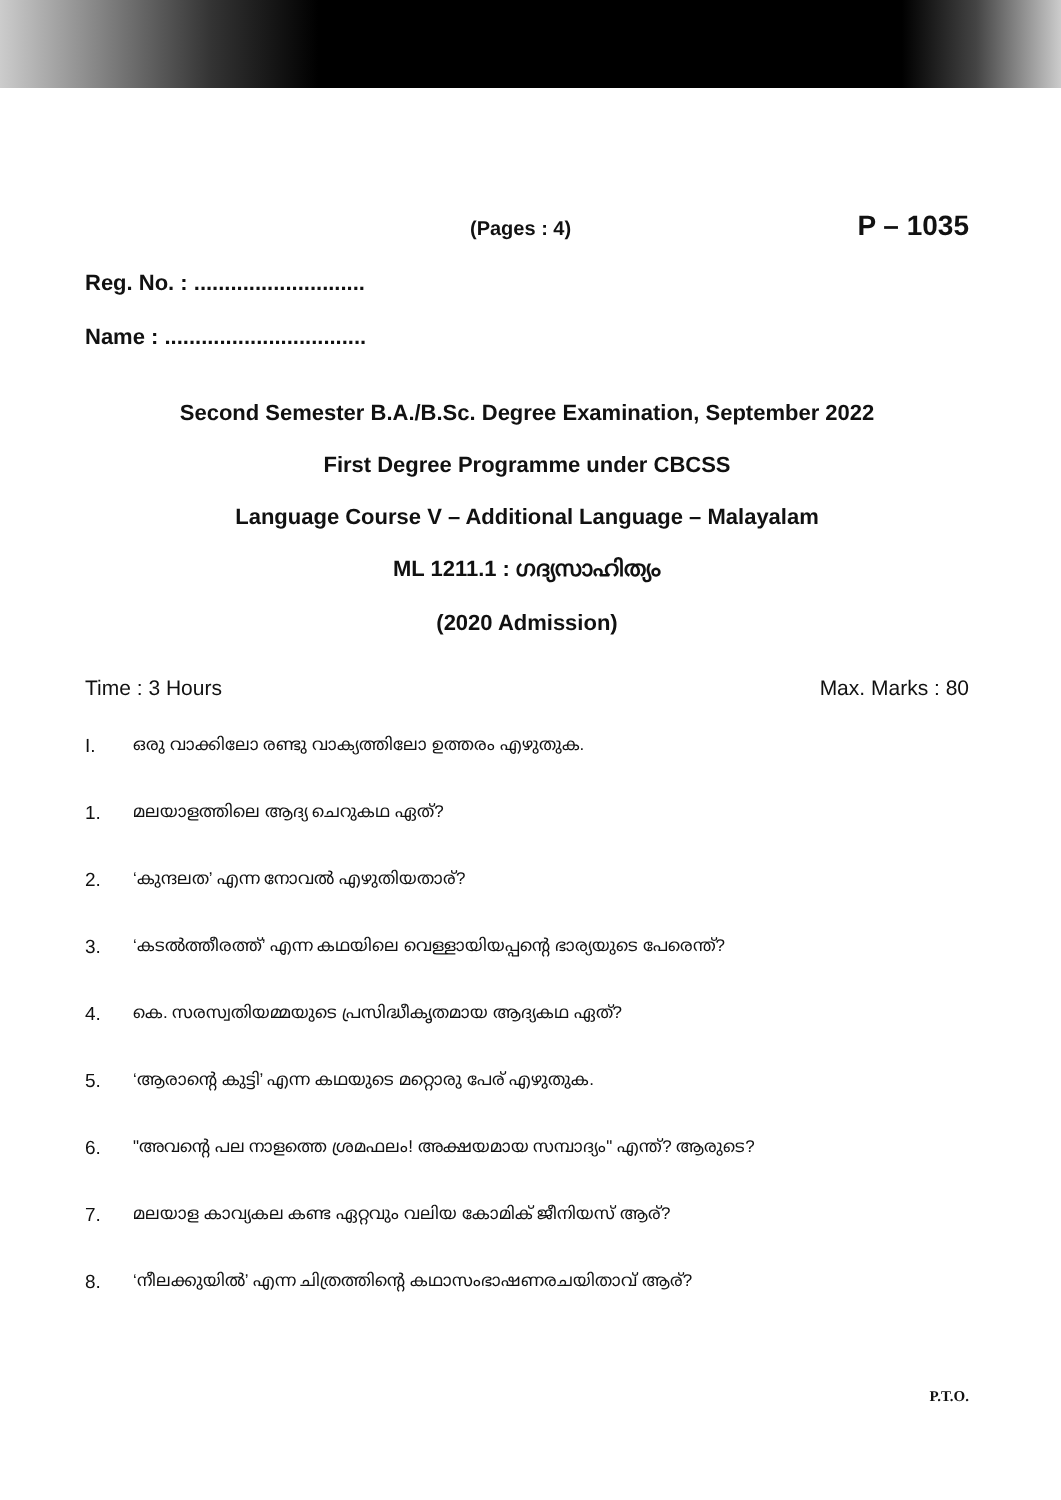(Pages : 4) P – 1035
Reg. No. : ............................
Name : .................................
Second Semester B.A./B.Sc. Degree Examination, September 2022
First Degree Programme under CBCSS
Language Course V – Additional Language – Malayalam
ML 1211.1 : ഗദ്യസാഹിത്യം
(2020 Admission)
Time : 3 Hours Max. Marks : 80
I. ഒരു വാക്കിലോ രണ്ടു വാക്യത്തിലോ ഉത്തരം എഴുതുക.
1. മലയാളത്തിലെ ആദ്യ ചെറുകഥ ഏത്?
2. ‘കുന്ദലത’ എന്ന നോവൽ എഴുതിയതാര്?
3. ‘കടൽത്തീരത്ത്’ എന്ന കഥയിലെ വെള്ളായിയപ്പന്റെ ഭാര്യയുടെ പേരെന്ത്?
4. കെ. സരസ്വതിയമ്മയുടെ പ്രസിദ്ധീകൃതമായ ആദ്യകഥ ഏത്?
5. ‘ആരാന്റെ കുട്ടി’ എന്ന കഥയുടെ മറ്റൊരു പേര് എഴുതുക.
6. "അവന്റെ പല നാളത്തെ ശ്രമഫലം! അക്ഷയമായ സമ്പാദ്യം" എന്ത്? ആരുടെ?
7. മലയാള കാവ്യകല കണ്ട ഏറ്റവും വലിയ കോമിക് ജീനിയസ് ആര്?
8. ‘നീലക്കുയിൽ’ എന്ന ചിത്രത്തിന്റെ കഥാസംഭാഷണരചയിതാവ് ആര്?
P.T.O.